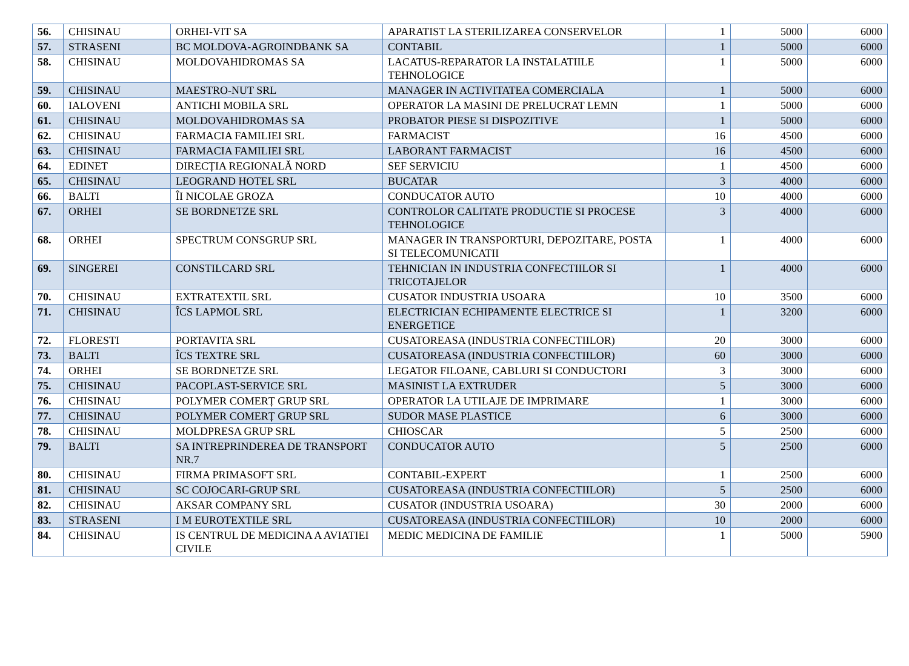| 56. | CHISINAU | ORHEI-VIT SA | APARATIST LA STERILIZAREA CONSERVELOR | 1 | 5000 | 6000 |
| 57. | STRASENI | BC MOLDOVA-AGROINDBANK SA | CONTABIL | 1 | 5000 | 6000 |
| 58. | CHISINAU | MOLDOVAHIDROMAS SA | LACATUS-REPARATOR LA INSTALATIILE TEHNOLOGICE | 1 | 5000 | 6000 |
| 59. | CHISINAU | MAESTRO-NUT SRL | MANAGER IN ACTIVITATEA COMERCIALA | 1 | 5000 | 6000 |
| 60. | IALOVENI | ANTICHI MOBILA SRL | OPERATOR LA MASINI DE PRELUCRAT LEMN | 1 | 5000 | 6000 |
| 61. | CHISINAU | MOLDOVAHIDROMAS SA | PROBATOR PIESE SI DISPOZITIVE | 1 | 5000 | 6000 |
| 62. | CHISINAU | FARMACIA FAMILIEI SRL | FARMACIST | 16 | 4500 | 6000 |
| 63. | CHISINAU | FARMACIA FAMILIEI SRL | LABORANT FARMACIST | 16 | 4500 | 6000 |
| 64. | EDINET | DIRECȚIA REGIONALĂ NORD | SEF SERVICIU | 1 | 4500 | 6000 |
| 65. | CHISINAU | LEOGRAND HOTEL SRL | BUCATAR | 3 | 4000 | 6000 |
| 66. | BALTI | ÎI NICOLAE GROZA | CONDUCATOR AUTO | 10 | 4000 | 6000 |
| 67. | ORHEI | SE BORDNETZE SRL | CONTROLOR CALITATE PRODUCTIE SI PROCESE TEHNOLOGICE | 3 | 4000 | 6000 |
| 68. | ORHEI | SPECTRUM CONSGRUP SRL | MANAGER IN TRANSPORTURI, DEPOZITARE, POSTA SI TELECOMUNICATII | 1 | 4000 | 6000 |
| 69. | SINGEREI | CONSTILCARD SRL | TEHNICIAN IN INDUSTRIA CONFECTIILOR SI TRICOTAJELOR | 1 | 4000 | 6000 |
| 70. | CHISINAU | EXTRATEXTIL SRL | CUSATOR INDUSTRIA USOARA | 10 | 3500 | 6000 |
| 71. | CHISINAU | ÎCS LAPMOL SRL | ELECTRICIAN ECHIPAMENTE ELECTRICE SI ENERGETICE | 1 | 3200 | 6000 |
| 72. | FLORESTI | PORTAVITA SRL | CUSATOREASA (INDUSTRIA CONFECTIILOR) | 20 | 3000 | 6000 |
| 73. | BALTI | ÎCS TEXTRE SRL | CUSATOREASA (INDUSTRIA CONFECTIILOR) | 60 | 3000 | 6000 |
| 74. | ORHEI | SE BORDNETZE SRL | LEGATOR FILOANE, CABLURI SI CONDUCTORI | 3 | 3000 | 6000 |
| 75. | CHISINAU | PACOPLAST-SERVICE SRL | MASINIST LA EXTRUDER | 5 | 3000 | 6000 |
| 76. | CHISINAU | POLYMER COMERȚ GRUP SRL | OPERATOR LA UTILAJE DE IMPRIMARE | 1 | 3000 | 6000 |
| 77. | CHISINAU | POLYMER COMERȚ GRUP SRL | SUDOR MASE PLASTICE | 6 | 3000 | 6000 |
| 78. | CHISINAU | MOLDPRESA GRUP SRL | CHIOSCAR | 5 | 2500 | 6000 |
| 79. | BALTI | SA INTREPRINDEREA DE TRANSPORT NR.7 | CONDUCATOR AUTO | 5 | 2500 | 6000 |
| 80. | CHISINAU | FIRMA PRIMASOFT SRL | CONTABIL-EXPERT | 1 | 2500 | 6000 |
| 81. | CHISINAU | SC COJOCARI-GRUP SRL | CUSATOREASA (INDUSTRIA CONFECTIILOR) | 5 | 2500 | 6000 |
| 82. | CHISINAU | AKSAR COMPANY SRL | CUSATOR (INDUSTRIA USOARA) | 30 | 2000 | 6000 |
| 83. | STRASENI | I M EUROTEXTILE SRL | CUSATOREASA (INDUSTRIA CONFECTIILOR) | 10 | 2000 | 6000 |
| 84. | CHISINAU | IS CENTRUL DE MEDICINA A AVIATIEI CIVILE | MEDIC MEDICINA DE FAMILIE | 1 | 5000 | 5900 |